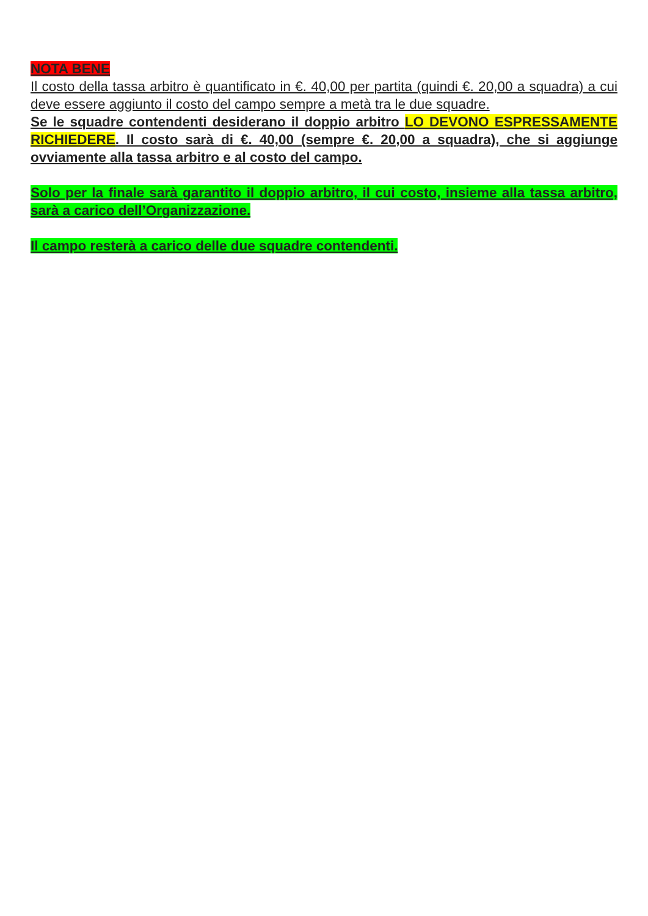NOTA BENE
Il costo della tassa arbitro è quantificato in €. 40,00 per partita (quindi €. 20,00 a squadra) a cui deve essere aggiunto il costo del campo sempre a metà tra le due squadre.
Se le squadre contendenti desiderano il doppio arbitro LO DEVONO ESPRESSAMENTE RICHIEDERE. Il costo sarà di €. 40,00 (sempre €. 20,00 a squadra), che si aggiunge ovviamente alla tassa arbitro e al costo del campo.
Solo per la finale sarà garantito il doppio arbitro, il cui costo, insieme alla tassa arbitro, sarà a carico dell’Organizzazione.
Il campo resterà a carico delle due squadre contendenti.